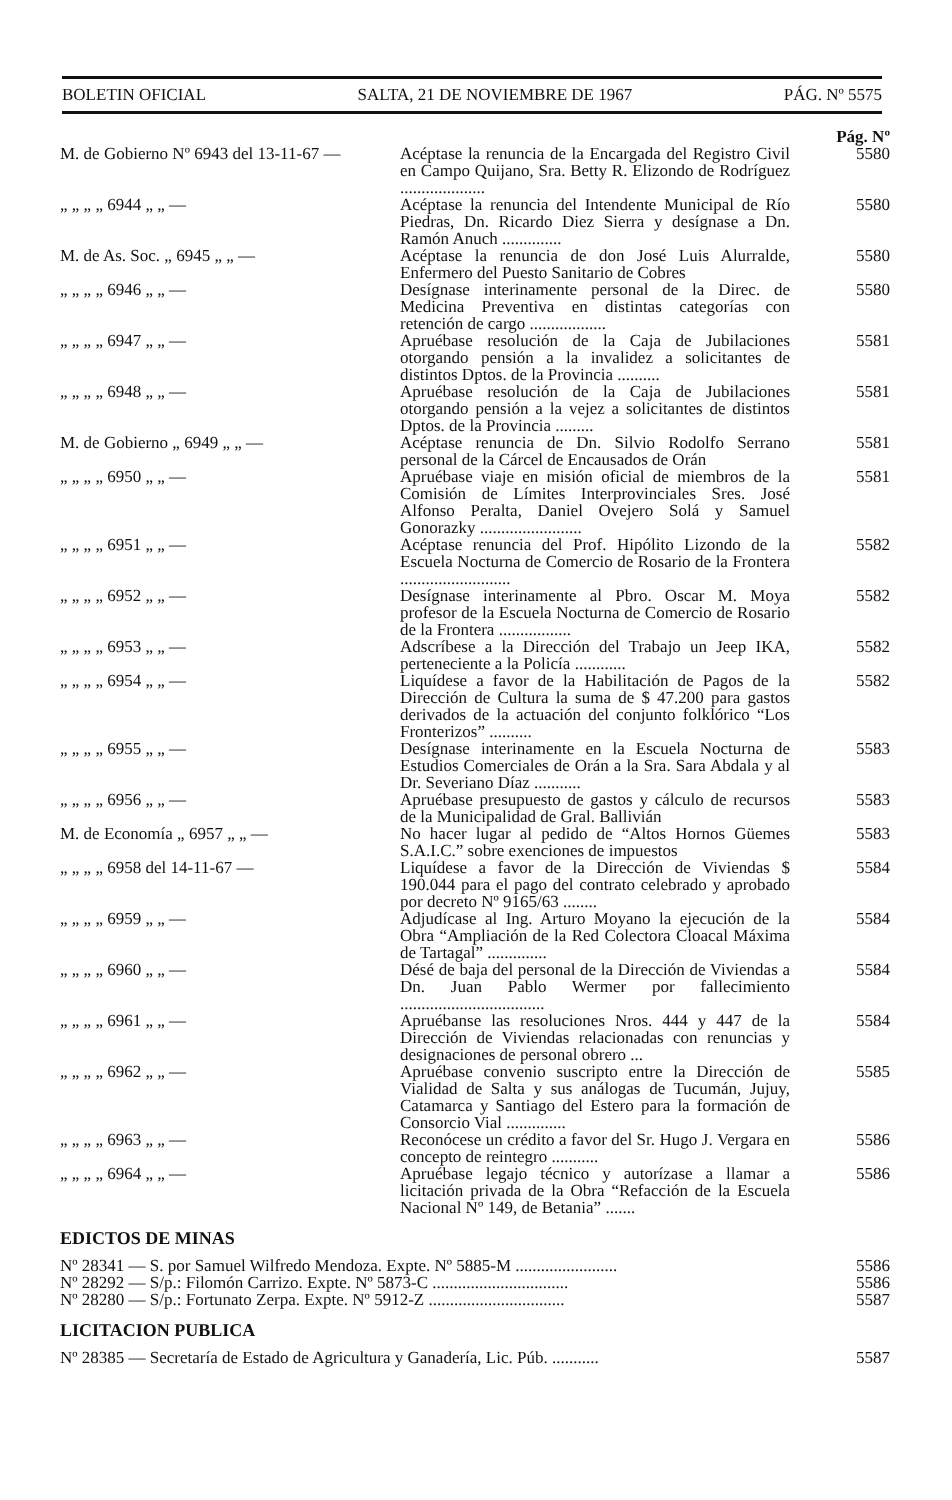BOLETIN OFICIAL SALTA, 21 DE NOVIEMBRE DE 1967 PÁG. Nº 5575
| | | Pág. Nº |
| M. de Gobierno Nº 6943 del 13-11-67 — | Acéptase la renuncia de la Encargada del Registro Civil en Campo Quijano, Sra. Betty R. Elizondo de Rodríguez .................... | 5580 |
| „ „ „ „ 6944 „ „ — | Acéptase la renuncia del Intendente Municipal de Río Piedras, Dn. Ricardo Diez Sierra y desígnase a Dn. Ramón Anuch .............. | 5580 |
| M. de As. Soc. „ 6945 „ „ — | Acéptase la renuncia de don José Luis Alurralde, Enfermero del Puesto Sanitario de Cobres | 5580 |
| „ „ „ „ 6946 „ „ — | Desígnase interinamente personal de la Direc. de Medicina Preventiva en distintas categorías con retención de cargo .................. | 5580 |
| „ „ „ „ 6947 „ „ — | Apruébase resolución de la Caja de Jubilaciones otorgando pensión a la invalidez a solicitantes de distintos Dptos. de la Provincia .......... | 5581 |
| „ „ „ „ 6948 „ „ — | Apruébase resolución de la Caja de Jubilaciones otorgando pensión a la vejez a solicitantes de distintos Dptos. de la Provincia ......... | 5581 |
| M. de Gobierno „ 6949 „ „ — | Acéptase renuncia de Dn. Silvio Rodolfo Serrano personal de la Cárcel de Encausados de Orán | 5581 |
| „ „ „ „ 6950 „ „ — | Apruébase viaje en misión oficial de miembros de la Comisión de Límites Interprovinciales Sres. José Alfonso Peralta, Daniel Ovejero Solá y Samuel Gonorazky ........................ | 5581 |
| „ „ „ „ 6951 „ „ — | Acéptase renuncia del Prof. Hipólito Lizondo de la Escuela Nocturna de Comercio de Rosario de la Frontera .......................... | 5582 |
| „ „ „ „ 6952 „ „ — | Desígnase interinamente al Pbro. Oscar M. Moya profesor de la Escuela Nocturna de Comercio de Rosario de la Frontera ................. | 5582 |
| „ „ „ „ 6953 „ „ — | Adscríbese a la Dirección del Trabajo un Jeep IKA, perteneciente a la Policía ............ | 5582 |
| „ „ „ „ 6954 „ „ — | Liquídese a favor de la Habilitación de Pagos de la Dirección de Cultura la suma de $ 47.200 para gastos derivados de la actuación del conjunto folklórico “Los Fronterizos” .......... | 5582 |
| „ „ „ „ 6955 „ „ — | Desígnase interinamente en la Escuela Nocturna de Estudios Comerciales de Orán a la Sra. Sara Abdala y al Dr. Severiano Díaz ........... | 5583 |
| „ „ „ „ 6956 „ „ — | Apruébase presupuesto de gastos y cálculo de recursos de la Municipalidad de Gral. Ballivián | 5583 |
| M. de Economía „ 6957 „ „ — | No hacer lugar al pedido de “Altos Hornos Güemes S.A.I.C.” sobre exenciones de impuestos | 5583 |
| „ „ „ „ 6958 del 14-11-67 — | Liquídese a favor de la Dirección de Viviendas $ 190.044 para el pago del contrato celebrado y aprobado por decreto Nº 9165/63 ........ | 5584 |
| „ „ „ „ 6959 „ „ — | Adjudícase al Ing. Arturo Moyano la ejecución de la Obra “Ampliación de la Red Colectora Cloacal Máxima de Tartagal” .............. | 5584 |
| „ „ „ „ 6960 „ „ — | Désé de baja del personal de la Dirección de Viviendas a Dn. Juan Pablo Wermer por fallecimiento .................................. | 5584 |
| „ „ „ „ 6961 „ „ — | Apruébanse las resoluciones Nros. 444 y 447 de la Dirección de Viviendas relacionadas con renuncias y designaciones de personal obrero ... | 5584 |
| „ „ „ „ 6962 „ „ — | Apruébase convenio suscripto entre la Dirección de Vialidad de Salta y sus análogas de Tucumán, Jujuy, Catamarca y Santiago del Estero para la formación de Consorcio Vial .............. | 5585 |
| „ „ „ „ 6963 „ „ — | Reconócese un crédito a favor del Sr. Hugo J. Vergara en concepto de reintegro ........... | 5586 |
| „ „ „ „ 6964 „ „ — | Apruébase legajo técnico y autorízase a llamar a licitación privada de la Obra “Refacción de la Escuela Nacional Nº 149, de Betania” ....... | 5586 |
EDICTOS DE MINAS
| Nº 28341 — S. por Samuel Wilfredo Mendoza. Expte. Nº 5885-M ........................ | 5586 |
| Nº 28292 — S/p.: Filomón Carrizo. Expte. Nº 5873-C ................................ | 5586 |
| Nº 28280 — S/p.: Fortunato Zerpa. Expte. Nº 5912-Z ................................ | 5587 |
LICITACION PUBLICA
| Nº 28385 — Secretaría de Estado de Agricultura y Ganadería, Lic. Púb. ........... | 5587 |